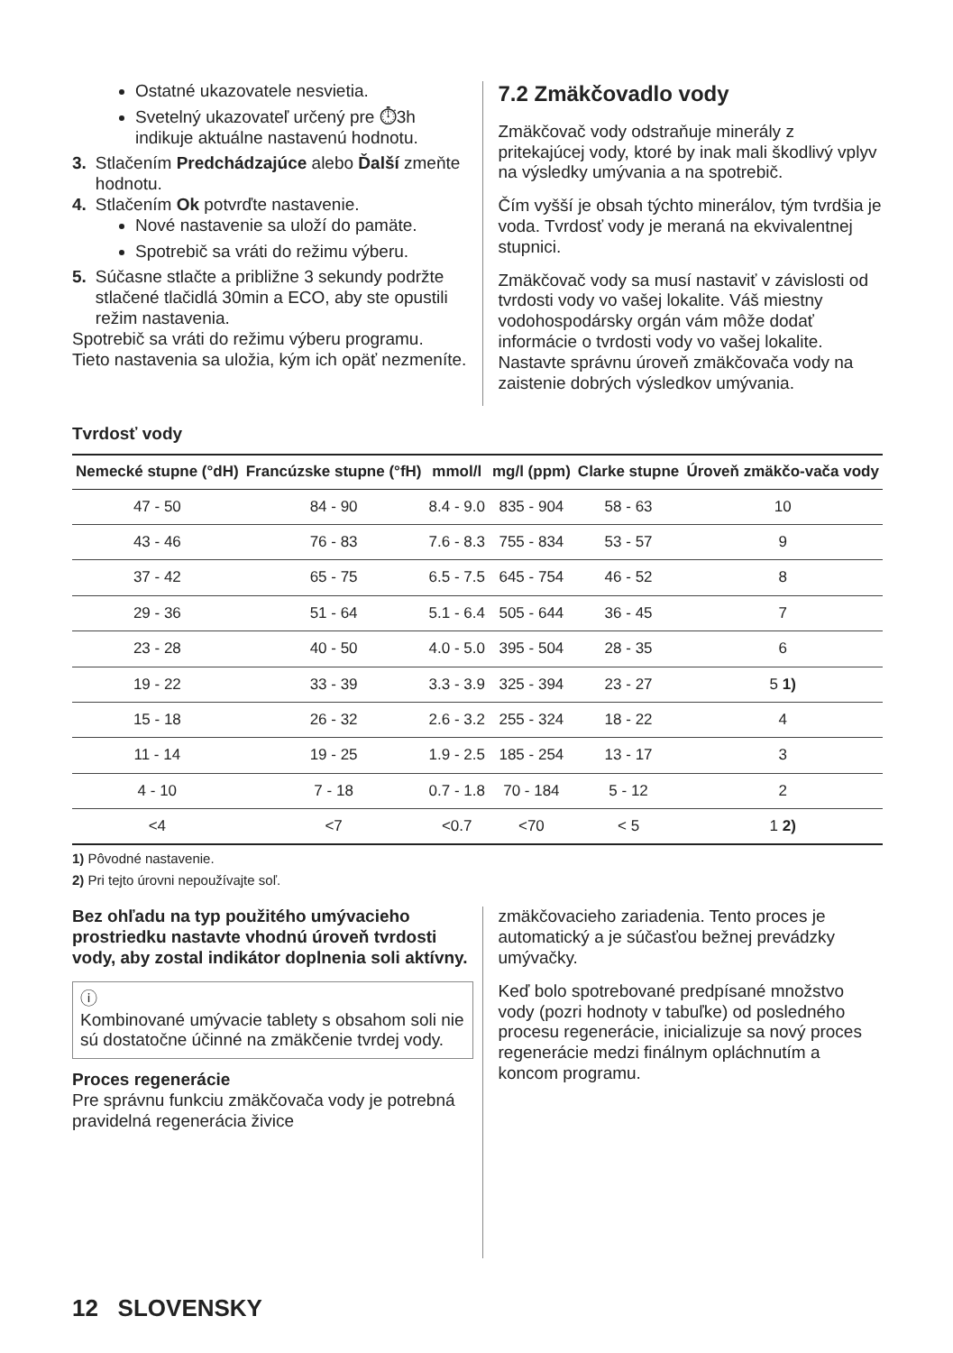Ostatné ukazovatele nesvietia.
Svetelný ukazovateľ určený pre ⏱3h indikuje aktuálne nastavenú hodnotu.
3. Stlačením Predchádzajúce alebo Ďalší zmeňte hodnotu.
4. Stlačením Ok potvrďte nastavenie.
Nové nastavenie sa uloží do pamäte.
Spotrebič sa vráti do režimu výberu.
5. Súčasne stlačte a približne 3 sekundy podržte stlačené tlačidlá 30min a ECO, aby ste opustili režim nastavenia.
Spotrebič sa vráti do režimu výberu programu.
Tieto nastavenia sa uložia, kým ich opäť nezmeníte.
7.2 Zmäkčovadlo vody
Zmäkčovač vody odstraňuje minerály z pritekajúcej vody, ktoré by inak mali škodlivý vplyv na výsledky umývania a na spotrebič.
Čím vyšší je obsah týchto minerálov, tým tvrdšia je voda. Tvrdosť vody je meraná na ekvivalentnej stupnici.
Zmäkčovač vody sa musí nastaviť v závislosti od tvrdosti vody vo vašej lokalite. Váš miestny vodohospodársky orgán vám môže dodať informácie o tvrdosti vody vo vašej lokalite. Nastavte správnu úroveň zmäkčovača vody na zaistenie dobrých výsledkov umývania.
Tvrdosť vody
| Nemecké stupne (°dH) | Francúzske stupne (°fH) | mmol/l | mg/l (ppm) | Clarke stupne | Úroveň zmäkčo-vača vody |
| --- | --- | --- | --- | --- | --- |
| 47 - 50 | 84 - 90 | 8.4 - 9.0 | 835 - 904 | 58 - 63 | 10 |
| 43 - 46 | 76 - 83 | 7.6 - 8.3 | 755 - 834 | 53 - 57 | 9 |
| 37 - 42 | 65 - 75 | 6.5 - 7.5 | 645 - 754 | 46 - 52 | 8 |
| 29 - 36 | 51 - 64 | 5.1 - 6.4 | 505 - 644 | 36 - 45 | 7 |
| 23 - 28 | 40 - 50 | 4.0 - 5.0 | 395 - 504 | 28 - 35 | 6 |
| 19 - 22 | 33 - 39 | 3.3 - 3.9 | 325 - 394 | 23 - 27 | 5 1) |
| 15 - 18 | 26 - 32 | 2.6 - 3.2 | 255 - 324 | 18 - 22 | 4 |
| 11 - 14 | 19 - 25 | 1.9 - 2.5 | 185 - 254 | 13 - 17 | 3 |
| 4 - 10 | 7 - 18 | 0.7 - 1.8 | 70 - 184 | 5 - 12 | 2 |
| <4 | <7 | <0.7 | <70 | < 5 | 1 2) |
1) Pôvodné nastavenie.
2) Pri tejto úrovni nepoužívajte soľ.
Bez ohľadu na typ použitého umývacieho prostriedku nastavte vhodnú úroveň tvrdosti vody, aby zostal indikátor doplnenia soli aktívny.
ⓘ
Kombinované umývacie tablety s obsahom soli nie sú dostatočne účinné na zmäkčenie tvrdej vody.
Proces regenerácie
Pre správnu funkciu zmäkčovača vody je potrebná pravidelná regenerácia živice
zmäkčovacieho zariadenia. Tento proces je automatický a je súčasťou bežnej prevádzky umývačky.
Keď bolo spotrebované predpísané množstvo vody (pozri hodnoty v tabuľke) od posledného procesu regenerácie, inicializuje sa nový proces regenerácie medzi finálnym opláchnutím a koncom programu.
12 SLOVENSKY